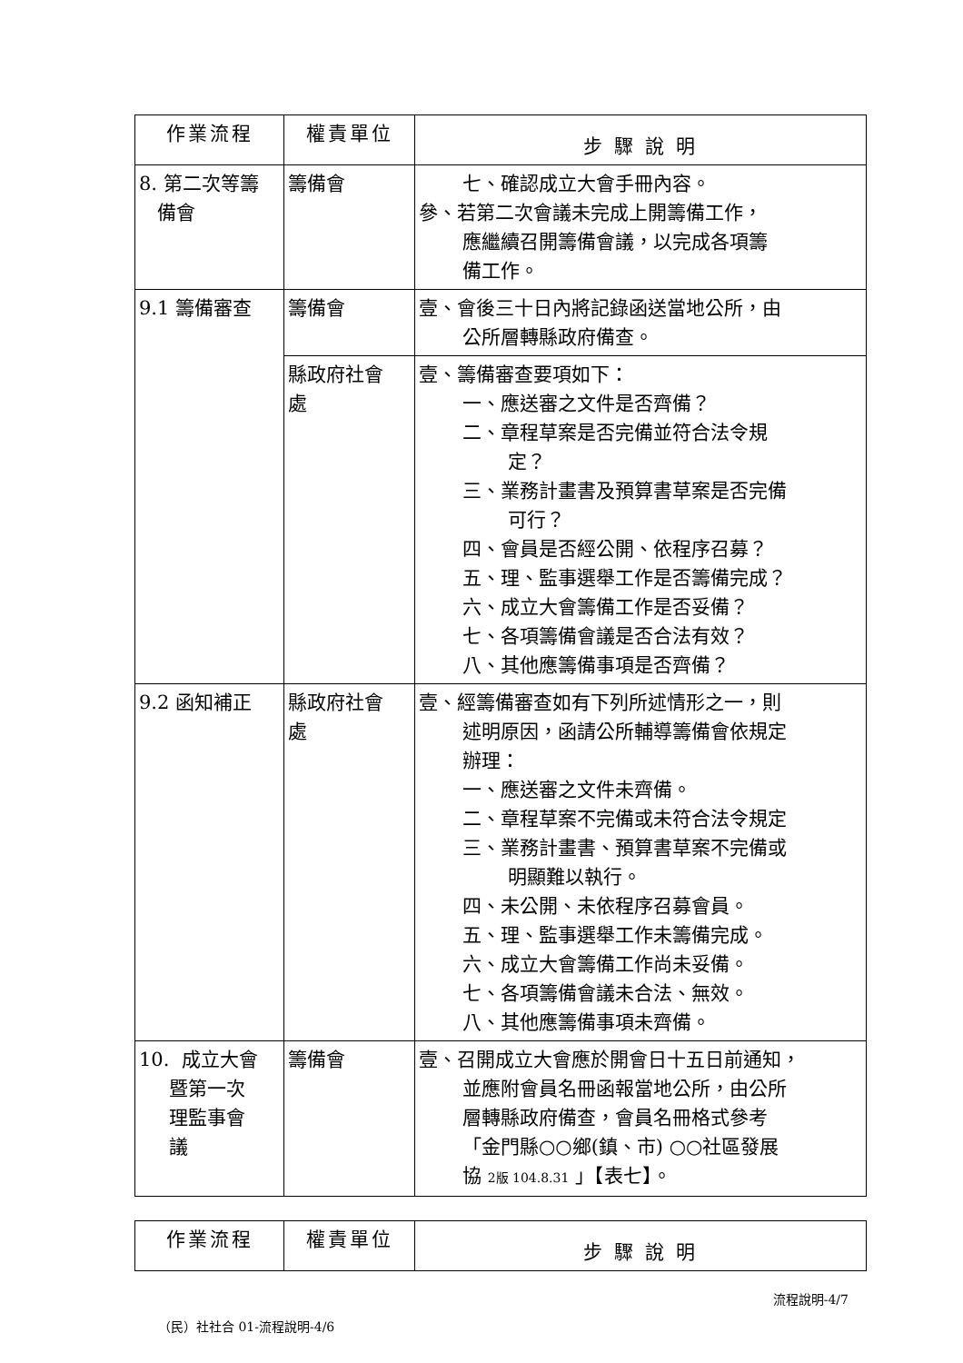| 作業流程 | 權責單位 | 步 驟 說 明 |
| --- | --- | --- |
| 8. 第二次等籌 備會 | 籌備會 | 七、確認成立大會手冊內容。 參、若第二次會議未完成上開籌備工作， 應繼續召開籌備會議，以完成各項籌 備工作。 |
| 9.1 籌備審查 | 籌備會 | 壹、會後三十日內將記錄函送當地公所，由 公所層轉縣政府備查。 |
| | 縣政府社會 處 | 壹、籌備審查要項如下： 一、應送審之文件是否齊備？ 二、章程草案是否完備並符合法令規 定？ 三、業務計畫書及預算書草案是否完備 可行？ 四、會員是否經公開、依程序召募？ 五、理、監事選舉工作是否籌備完成？ 六、成立大會籌備工作是否妥備？ 七、各項籌備會議是否合法有效？ 八、其他應籌備事項是否齊備？ |
| 9.2 函知補正 | 縣政府社會 處 | 壹、經籌備審查如有下列所述情形之一，則 述明原因，函請公所輔導籌備會依規定 辦理： 一、應送審之文件未齊備。 二、章程草案不完備或未符合法令規定 三、業務計畫書、預算書草案不完備或 明顯難以執行。 四、未公開、未依程序召募會員。 五、理、監事選舉工作未籌備完成。 六、成立大會籌備工作尚未妥備。 七、各項籌備會議未合法、無效。 八、其他應籌備事項未齊備。 |
| 10. 成立大會 暨第一次 理監事會 議 | 籌備會 | 壹、召開成立大會應於開會日十五日前通知， 並應附會員名冊函報當地公所，由公所 層轉縣政府備查，會員名冊格式參考 「金門縣○○鄉(鎮、市) ○○社區發展 協 2版 104.8.31 」【表七】。 |
| 作業流程 | 權責單位 | 步 驟 說 明 |
| --- | --- | --- |
流程說明-4/7
（民）社社合 01-流程說明-4/6